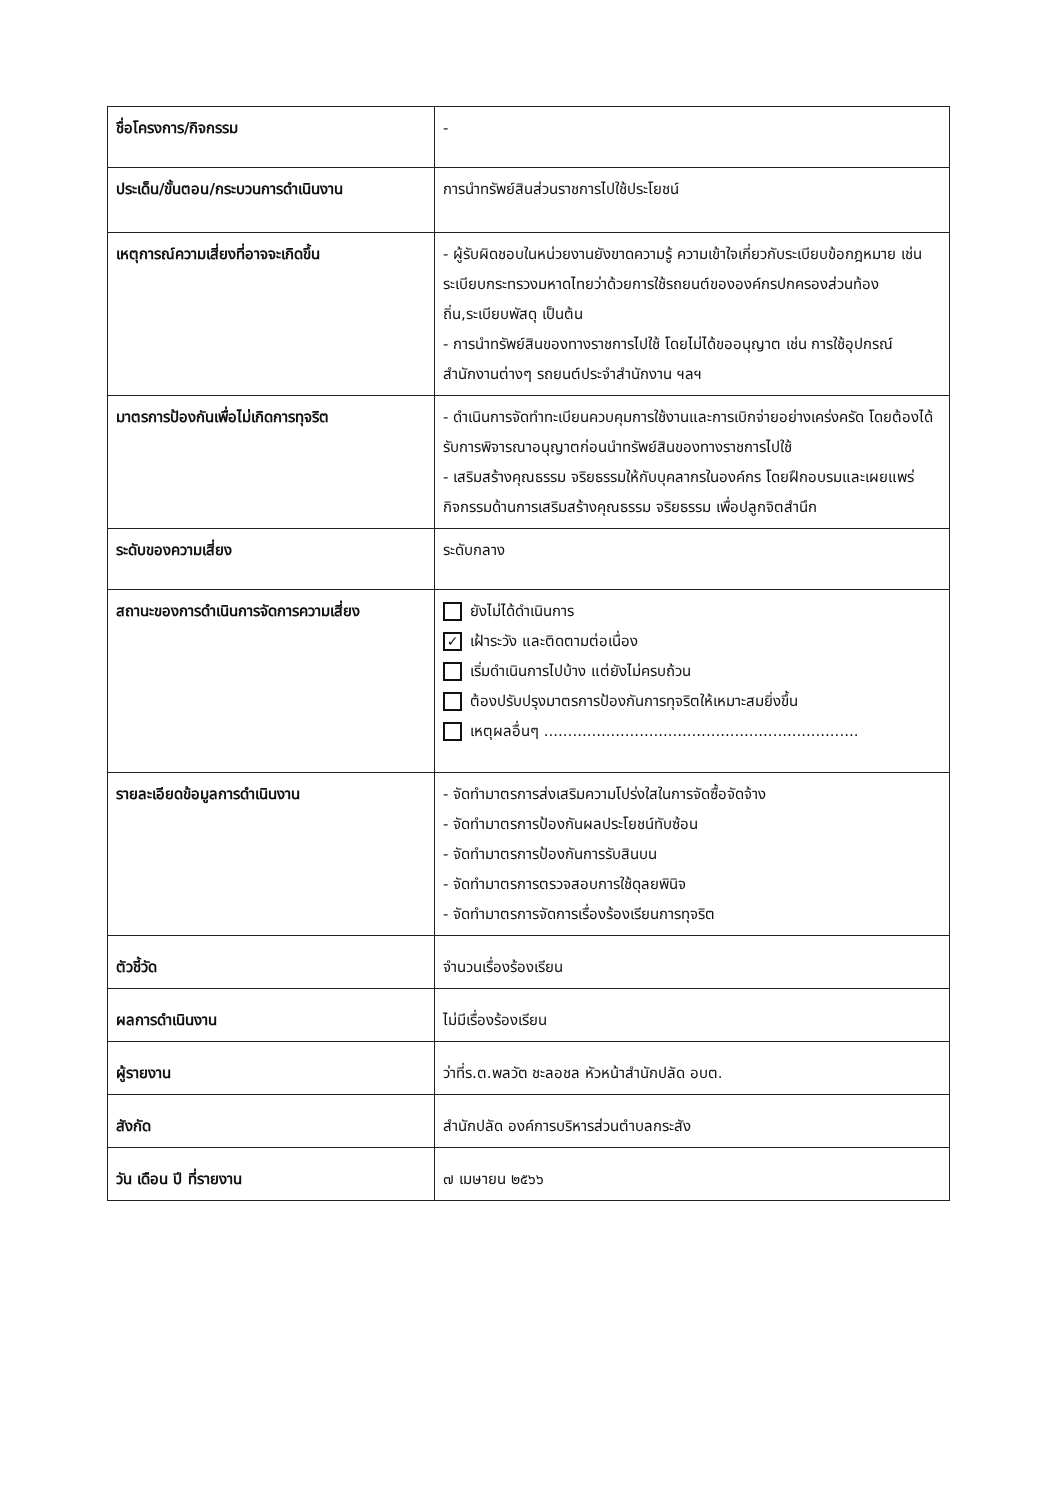| ชื่อโครงการ/กิจกรรม | - |
| ประเด็น/ขั้นตอน/กระบวนการดำเนินงาน | การนำทรัพย์สินส่วนราชการไปใช้ประโยชน์ |
| เหตุการณ์ความเสี่ยงที่อาจจะเกิดขึ้น | - ผู้รับผิดชอบในหน่วยงานยังขาดความรู้ ความเข้าใจเกี่ยวกับระเบียบข้อกฎหมาย เช่น ระเบียบกระทรวงมหาดไทยว่าด้วยการใช้รถยนต์ขององค์กรปกครองส่วนท้องถิ่น,ระเบียบพัสดุ เป็นต้น - การนำทรัพย์สินของทางราชการไปใช้ โดยไม่ได้ขออนุญาต เช่น การใช้อุปกรณ์สำนักงานต่างๆ รถยนต์ประจำสำนักงาน ฯลฯ |
| มาตรการป้องกันเพื่อไม่เกิดการทุจริต | - ดำเนินการจัดทำทะเบียนควบคุมการใช้งานและการเบิกจ่ายอย่างเคร่งครัด โดยต้องได้รับการพิจารณาอนุญาตก่อนนำทรัพย์สินของทางราชการไปใช้ - เสริมสร้างคุณธรรม จริยธรรมให้กับบุคลากรในองค์กร โดยฝึกอบรมและเผยแพร่กิจกรรมด้านการเสริมสร้างคุณธรรม จริยธรรม เพื่อปลูกจิตสำนึก |
| ระดับของความเสี่ยง | ระดับกลาง |
| สถานะของการดำเนินการจัดการความเสี่ยง | ยังไม่ได้ดำเนินการ ✓ เฝ้าระวัง และติดตามต่อเนื่อง เริ่มดำเนินการไปบ้าง แต่ยังไม่ครบถ้วน ต้องปรับปรุงมาตรการป้องกันการทุจริตให้เหมาะสมยิ่งขึ้น เหตุผลอื่นๆ .................................................................. |
| รายละเอียดข้อมูลการดำเนินงาน | - จัดทำมาตรการส่งเสริมความโปร่งใสในการจัดซื้อจัดจ้าง - จัดทำมาตรการป้องกันผลประโยชน์ทับซ้อน - จัดทำมาตรการป้องกันการรับสินบน - จัดทำมาตรการตรวจสอบการใช้ดุลยพินิจ - จัดทำมาตรการจัดการเรื่องร้องเรียนการทุจริต |
| ตัวชี้วัด | จำนวนเรื่องร้องเรียน |
| ผลการดำเนินงาน | ไม่มีเรื่องร้องเรียน |
| ผู้รายงาน | ว่าที่ร.ต.พลวัต ชะลอชล หัวหน้าสำนักปลัด อบต. |
| สังกัด | สำนักปลัด องค์การบริหารส่วนตำบลกระสัง |
| วัน เดือน ปี ที่รายงาน | ๗ เมษายน ๒๕๖๖ |